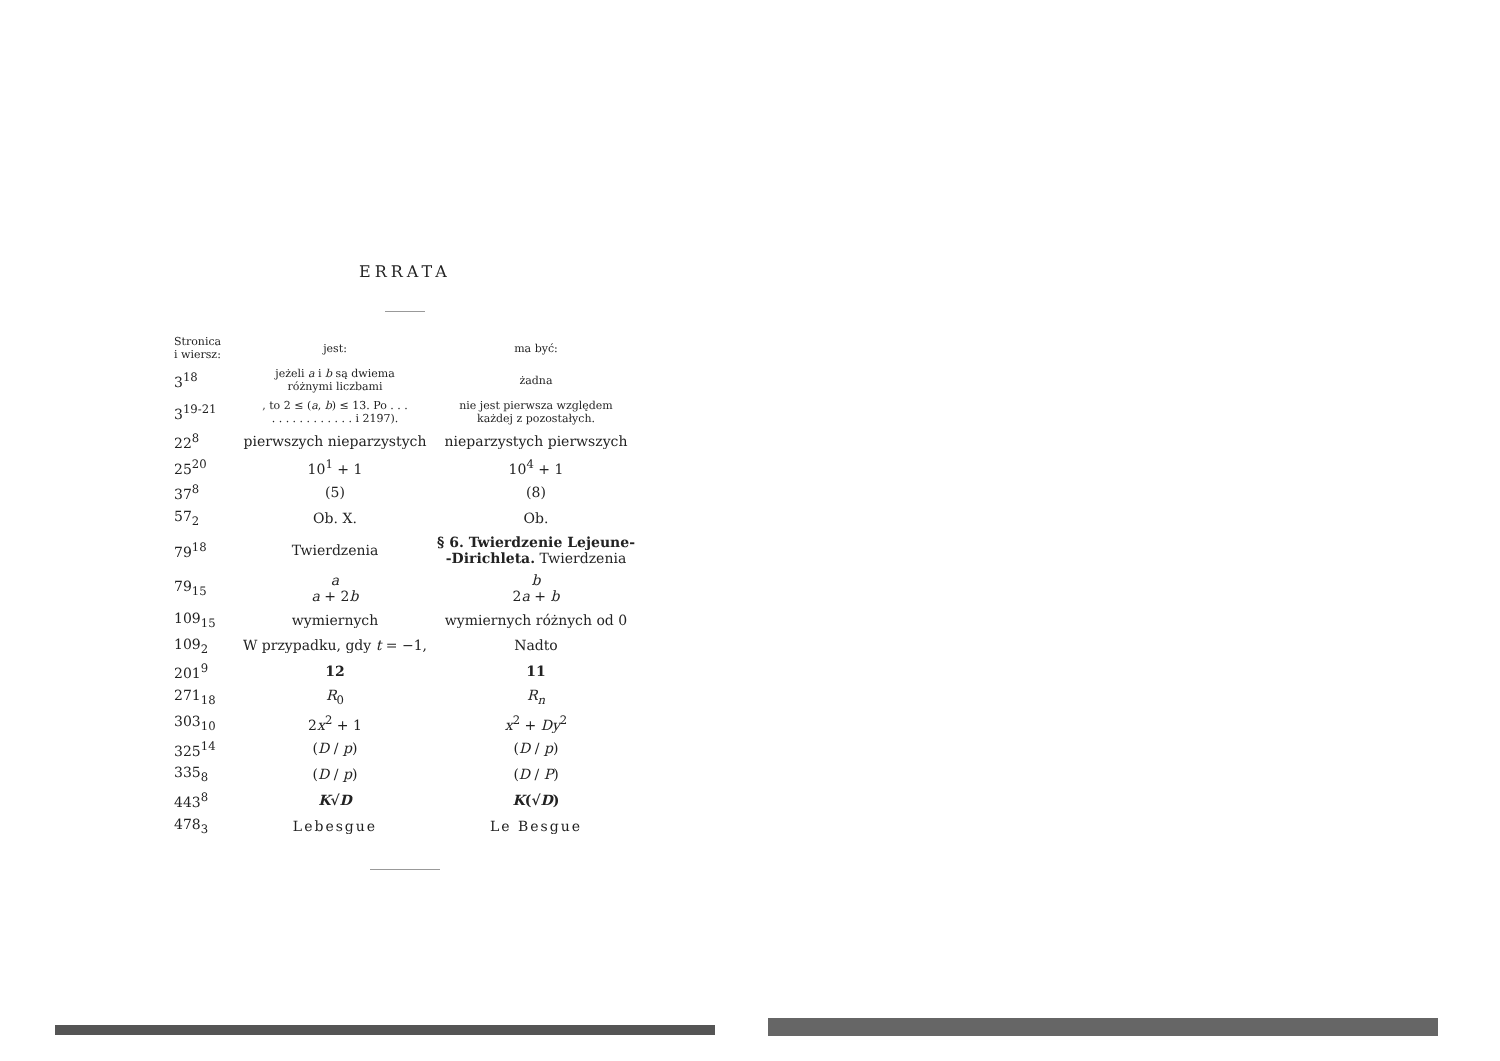ERRATA
| Stronica i wiersz: | jest: | ma być: |
| --- | --- | --- |
| 3<sup>18</sup> | jeżeli a i b są dwiema różnymi liczbami | żadna |
| 3<sup>19-21</sup> | , to 2 ≤ ( a , b ) ≤ 13. Po . . . . . . . . . . . . . . . i 2197). | nie jest pierwsza względem każdej z pozostałych. |
| 22<sup>8</sup> | pierwszych nieparzystych | nieparzystych pierwszych |
| 25<sup>20</sup> | 10<sup>1</sup> + 1 | 10<sup>4</sup> + 1 |
| 37<sup>8</sup> | (5) | (8) |
| 57<sub>2</sub> | Ob. X. | Ob. |
| 79<sup>18</sup> | Twierdzenia | § 6. Twierdzenie Lejeune- -Dirichleta. Twierdzenia |
| 79<sub>15</sub> | a a + 2 b | b 2 a + b |
| 109<sub>15</sub> | wymiernych | wymiernych różnych od 0 |
| 109<sub>2</sub> | W przypadku, gdy t = −1, | Nadto |
| 201<sup>9</sup> | 12 | 11 |
| 271<sub>18</sub> | R<sub>0</sub> | R<sub>n</sub> |
| 303<sub>10</sub> | 2 x<sup>2</sup> + 1 | x<sup>2</sup> + Dy<sup>2</sup> |
| 325<sup>14</sup> | ( D / p ) | ( D / p ) |
| 335<sub>8</sub> | ( D / p ) | ( D / P ) |
| 443<sup>8</sup> | K √ D | K (√ D ) |
| 478<sub>3</sub> | Lebesgue | Le Besgue |